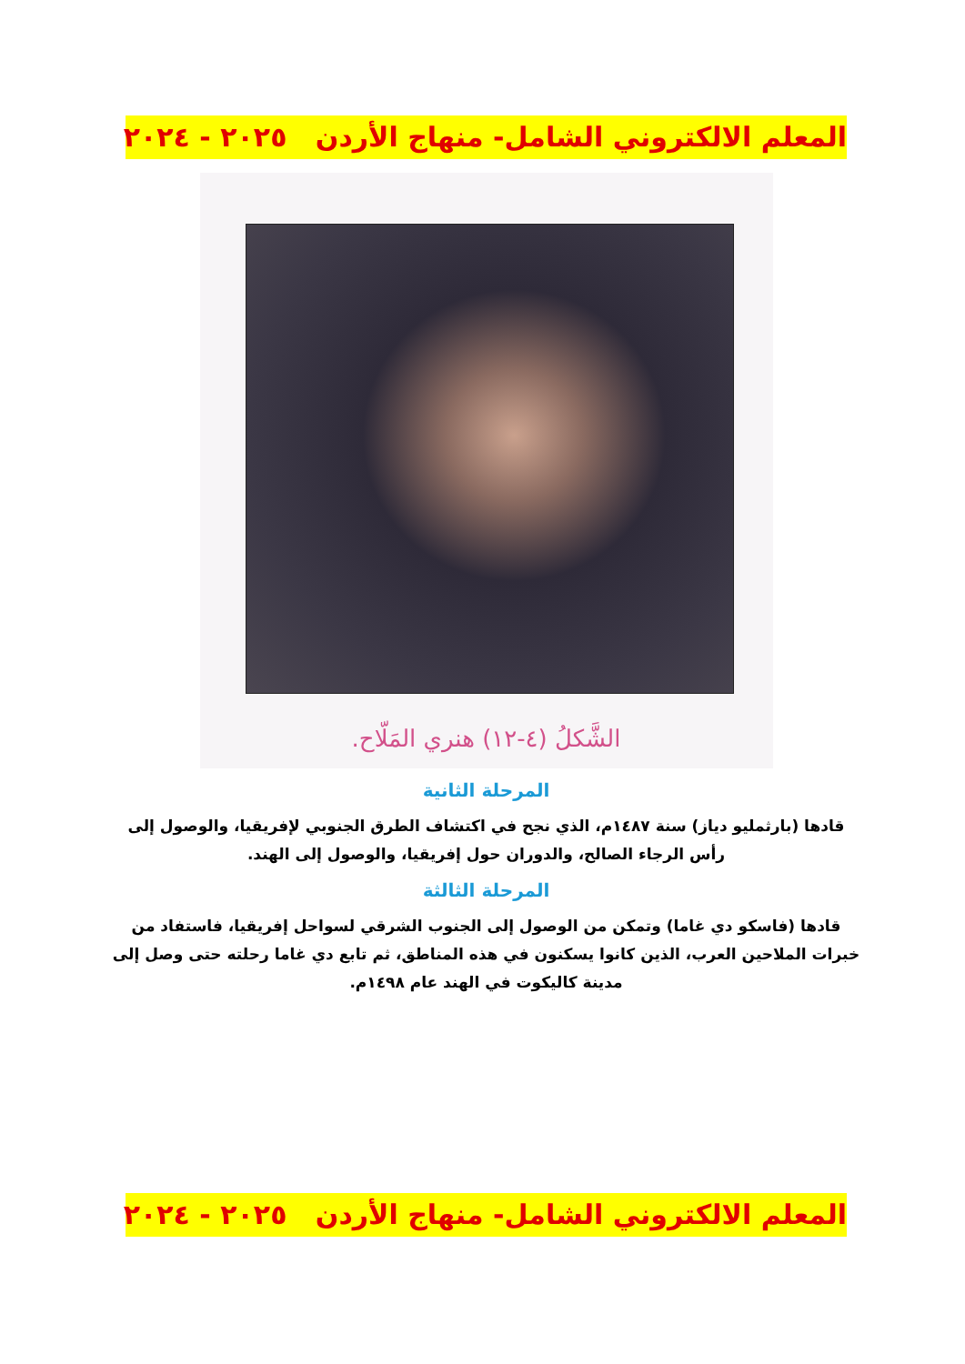المعلم الالكتروني الشامل- منهاج الأردن ٢٠٢٥ - ٢٠٢٤
الشَّكلُ (٤-١٢) هنري المَلّاح.
المرحلة الثانية
قادها (بارثمليو دياز) سنة ١٤٨٧م، الذي نجح في اكتشاف الطرق الجنوبي لإفريقيا، والوصول إلى رأس الرجاء الصالح، والدوران حول إفريقيا، والوصول إلى الهند.
المرحلة الثالثة
قادها (فاسكو دي غاما) وتمكن من الوصول إلى الجنوب الشرقي لسواحل إفريقيا، فاستفاد من خبرات الملاحين العرب، الذين كانوا يسكنون في هذه المناطق، ثم تابع دي غاما رحلته حتى وصل إلى مدينة كاليكوت في الهند عام ١٤٩٨م.
المعلم الالكتروني الشامل- منهاج الأردن ٢٠٢٥ - ٢٠٢٤